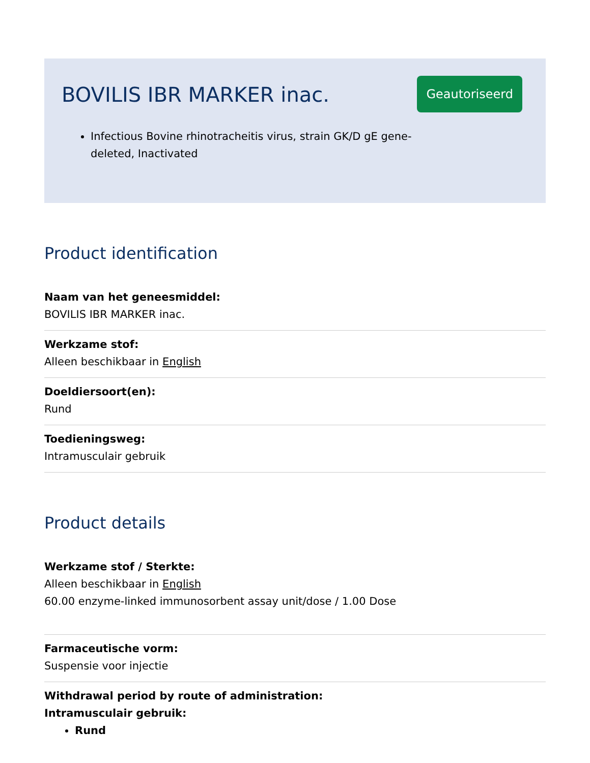BOVILIS IBR MARKER inac.
Geautoriseerd
Infectious Bovine rhinotracheitis virus, strain GK/D gE gene-deleted, Inactivated
Product identification
Naam van het geneesmiddel:
BOVILIS IBR MARKER inac.
Werkzame stof:
Alleen beschikbaar in English
Doeldiersoort(en):
Rund
Toedieningsweg:
Intramusculair gebruik
Product details
Werkzame stof / Sterkte:
Alleen beschikbaar in English
60.00 enzyme-linked immunosorbent assay unit/dose / 1.00 Dose
Farmaceutische vorm:
Suspensie voor injectie
Withdrawal period by route of administration:
Intramusculair gebruik:
Rund